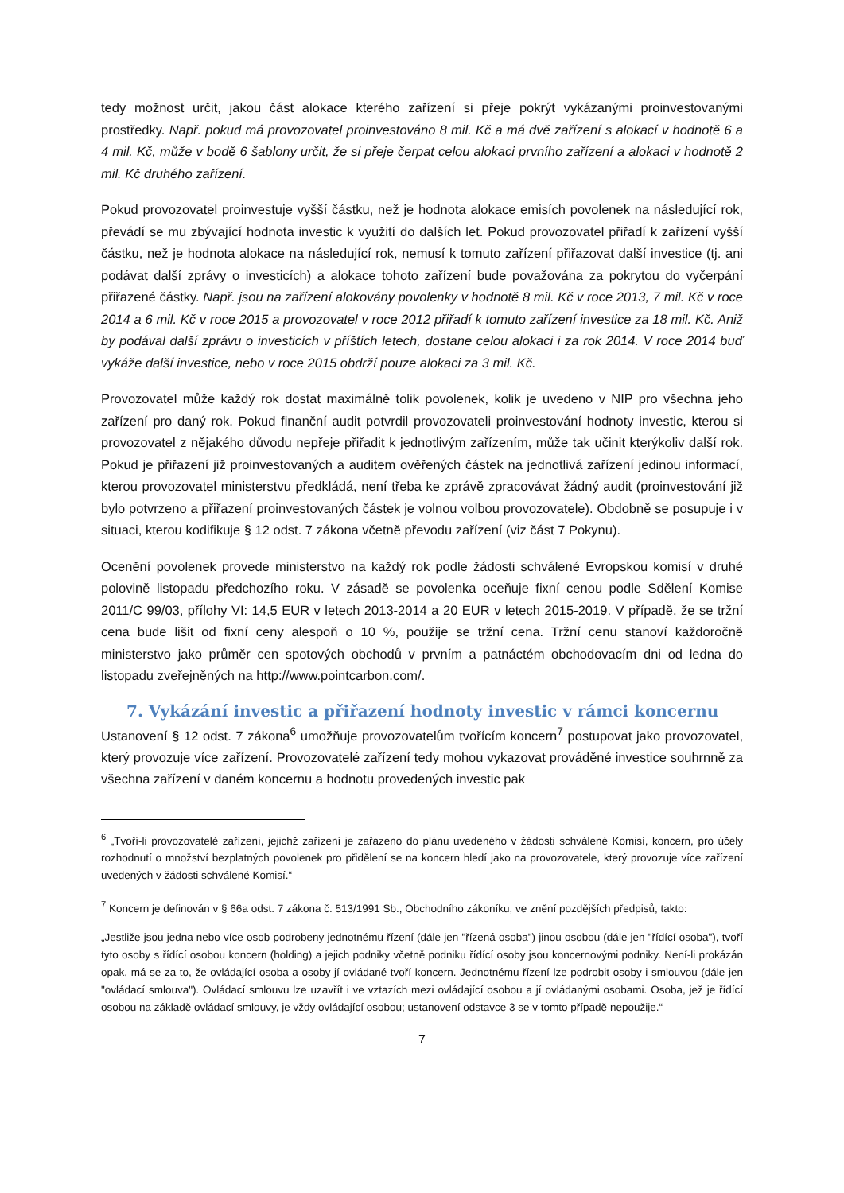tedy možnost určit, jakou část alokace kterého zařízení si přeje pokrýt vykázanými proinvestovanými prostředky. Např. pokud má provozovatel proinvestováno 8 mil. Kč a má dvě zařízení s alokací v hodnotě 6 a 4 mil. Kč, může v bodě 6 šablony určit, že si přeje čerpat celou alokaci prvního zařízení a alokaci v hodnotě 2 mil. Kč druhého zařízení.
Pokud provozovatel proinvestuje vyšší částku, než je hodnota alokace emisích povolenek na následující rok, převádí se mu zbývající hodnota investic k využití do dalších let. Pokud provozovatel přiřadí k zařízení vyšší částku, než je hodnota alokace na následující rok, nemusí k tomuto zařízení přiřazovat další investice (tj. ani podávat další zprávy o investicích) a alokace tohoto zařízení bude považována za pokrytou do vyčerpání přiřazené částky. Např. jsou na zařízení alokovány povolenky v hodnotě 8 mil. Kč v roce 2013, 7 mil. Kč v roce 2014 a 6 mil. Kč v roce 2015 a provozovatel v roce 2012 přiřadí k tomuto zařízení investice za 18 mil. Kč. Aniž by podával další zprávu o investicích v příštích letech, dostane celou alokaci i za rok 2014. V roce 2014 buď vykáže další investice, nebo v roce 2015 obdrží pouze alokaci za 3 mil. Kč.
Provozovatel může každý rok dostat maximálně tolik povolenek, kolik je uvedeno v NIP pro všechna jeho zařízení pro daný rok. Pokud finanční audit potvrdil provozovateli proinvestování hodnoty investic, kterou si provozovatel z nějakého důvodu nepřeje přiřadit k jednotlivým zařízením, může tak učinit kterýkoliv další rok. Pokud je přiřazení již proinvestovaných a auditem ověřených částek na jednotlivá zařízení jedinou informací, kterou provozovatel ministerstvu předkládá, není třeba ke zprávě zpracovávat žádný audit (proinvestování již bylo potvrzeno a přiřazení proinvestovaných částek je volnou volbou provozovatele). Obdobně se posupuje i v situaci, kterou kodifikuje § 12 odst. 7 zákona včetně převodu zařízení (viz část 7 Pokynu).
Ocenění povolenek provede ministerstvo na každý rok podle žádosti schválené Evropskou komisí v druhé polovině listopadu předchozího roku. V zásadě se povolenka oceňuje fixní cenou podle Sdělení Komise 2011/C 99/03, přílohy VI: 14,5 EUR v letech 2013-2014 a 20 EUR v letech 2015-2019. V případě, že se tržní cena bude lišit od fixní ceny alespoň o 10 %, použije se tržní cena. Tržní cenu stanoví každoročně ministerstvo jako průměr cen spotových obchodů v prvním a patnáctém obchodovacím dni od ledna do listopadu zveřejněných na http://www.pointcarbon.com/.
7. Vykázání investic a přiřazení hodnoty investic v rámci koncernu
Ustanovení § 12 odst. 7 zákona<sup>6</sup> umožňuje provozovatelům tvořícím koncern<sup>7</sup> postupovat jako provozovatel, který provozuje více zařízení. Provozovatelé zařízení tedy mohou vykazovat prováděné investice souhrnně za všechna zařízení v daném koncernu a hodnotu provedených investic pak
<sup>6</sup> „Tvoří-li provozovatelé zařízení, jejichž zařízení je zařazeno do plánu uvedeného v žádosti schválené Komisí, koncern, pro účely rozhodnutí o množství bezplatných povolenek pro přidělení se na koncern hledí jako na provozovatele, který provozuje více zařízení uvedených v žádosti schválené Komisí.“
<sup>7</sup> Koncern je definován v § 66a odst. 7 zákona č. 513/1991 Sb., Obchodního zákoníku, ve znění pozdějších předpisů, takto:
„Jestliže jsou jedna nebo více osob podrobeny jednotnému řízení (dále jen "řízená osoba") jinou osobou (dále jen "řídící osoba"), tvoří tyto osoby s řídící osobou koncern (holding) a jejich podniky včetně podniku řídící osoby jsou koncernovými podniky. Není-li prokázán opak, má se za to, že ovládající osoba a osoby jí ovládané tvoří koncern. Jednotnému řízení lze podrobit osoby i smlouvou (dále jen "ovládací smlouva"). Ovládací smlouvu lze uzavřít i ve vztazích mezi ovládající osobou a jí ovládanými osobami. Osoba, jež je řídící osobou na základě ovládací smlouvy, je vždy ovládající osobou; ustanovení odstavce 3 se v tomto případě nepoužije.“
7